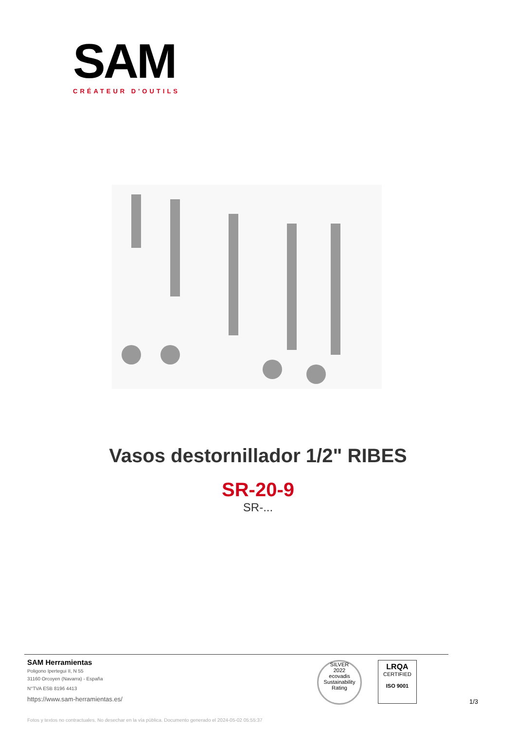SAM
CRÉATEUR D'OUTILS
Vasos destornillador 1/2" RIBES
SR-20-9
SR-...
SAM Herramientas
Poligono Ipertegui II, N 55
31160 Orcoyen (Navarra) - España
N°TVA ESB 8196 4413
https://www.sam-herramientas.es/
SILVER
2022
ecovadis
Sustainability Rating
LRQA
CERTIFIED
ISO 9001
1/3
Fotos y textos no contractuales. No desechar en la vía pública. Documento generado el 2024-05-02 05:55:37